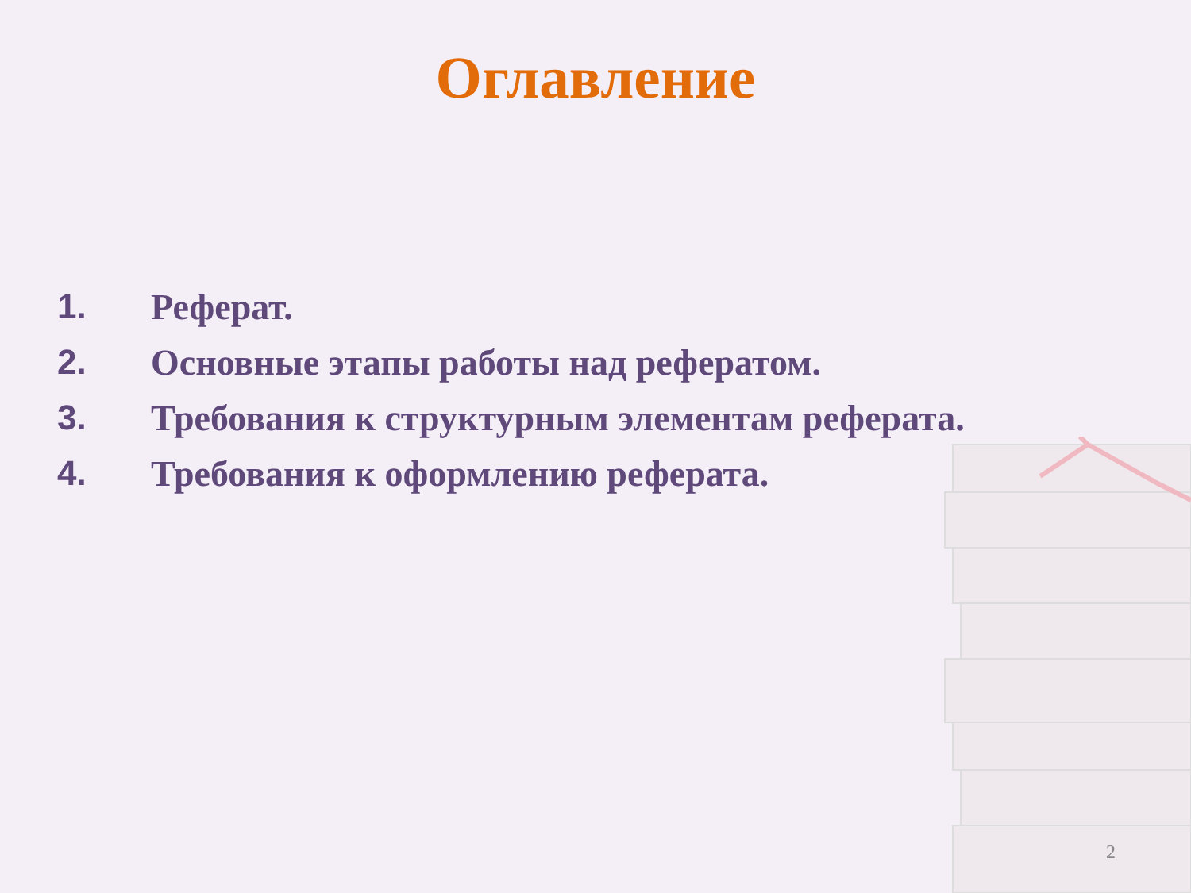Оглавление
1. Реферат.
2. Основные этапы работы над рефератом.
3. Требования к структурным элементам реферата.
4. Требования к оформлению реферата.
2